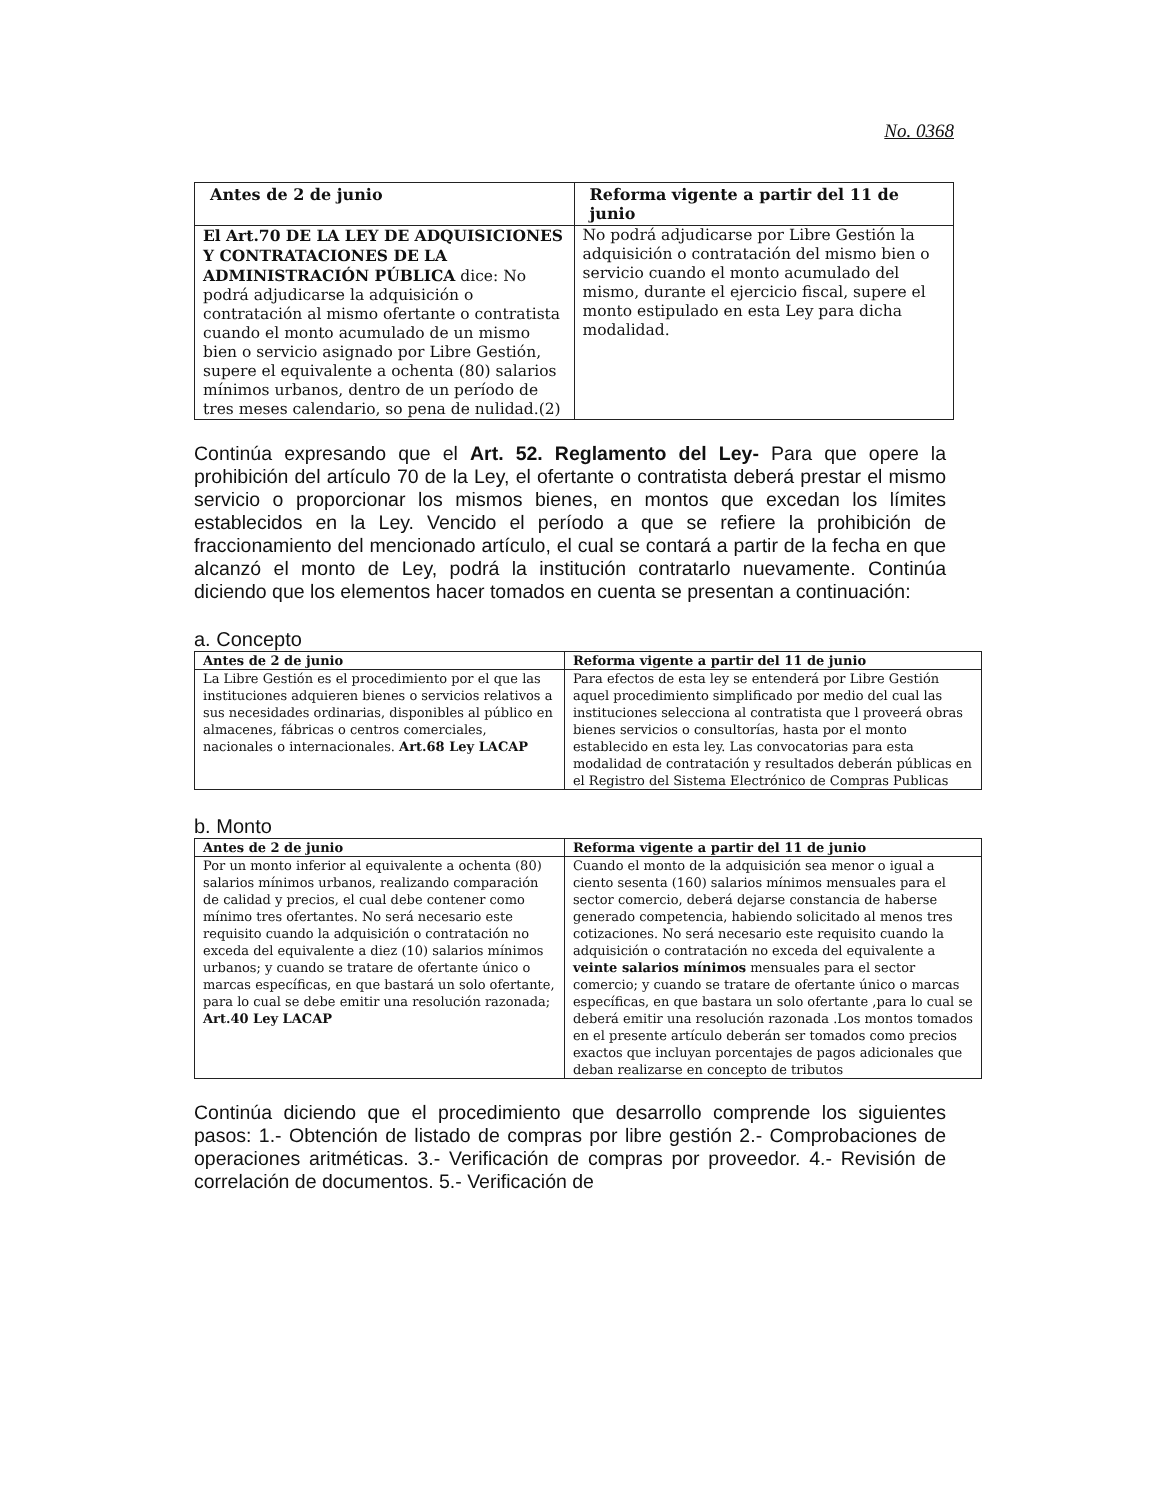No. 0368
| Antes de 2 de junio | Reforma vigente a partir del 11 de junio |
| --- | --- |
| El Art.70 DE LA LEY DE ADQUISICIONES Y CONTRATACIONES DE LA ADMINISTRACIÓN PÚBLICA dice: No podrá adjudicarse la adquisición o contratación al mismo ofertante o contratista cuando el monto acumulado de un mismo bien o servicio asignado por Libre Gestión, supere el equivalente a ochenta (80) salarios mínimos urbanos, dentro de un período de tres meses calendario, so pena de nulidad.(2) | No podrá adjudicarse por Libre Gestión la adquisición o contratación del mismo bien o servicio cuando el monto acumulado del mismo, durante el ejercicio fiscal, supere el monto estipulado en esta Ley para dicha modalidad. |
Continúa expresando que el Art. 52. Reglamento del Ley- Para que opere la prohibición del artículo 70 de la Ley, el ofertante o contratista deberá prestar el mismo servicio o proporcionar los mismos bienes, en montos que excedan los límites establecidos en la Ley. Vencido el período a que se refiere la prohibición de fraccionamiento del mencionado artículo, el cual se contará a partir de la fecha en que alcanzó el monto de Ley, podrá la institución contratarlo nuevamente. Continúa diciendo que los elementos hacer tomados en cuenta se presentan a continuación:
a. Concepto
| Antes de 2 de junio | Reforma vigente a partir del 11 de junio |
| --- | --- |
| La Libre Gestión es el procedimiento por el que las instituciones adquieren bienes o servicios relativos a sus necesidades ordinarias, disponibles al público en almacenes, fábricas o centros comerciales, nacionales o internacionales. Art.68 Ley LACAP | Para efectos de esta ley se entenderá por Libre Gestión aquel procedimiento simplificado por medio del cual las instituciones selecciona al contratista que l proveerá obras bienes servicios o consultorías, hasta por el monto establecido en esta ley. Las convocatorias para esta modalidad de contratación y resultados deberán públicas en el Registro del Sistema Electrónico de Compras Publicas |
b. Monto
| Antes de 2 de junio | Reforma vigente a partir del 11 de junio |
| --- | --- |
| Por un monto inferior al equivalente a ochenta (80) salarios mínimos urbanos, realizando comparación de calidad y precios, el cual debe contener como mínimo tres ofertantes. No será necesario este requisito cuando la adquisición o contratación no exceda del equivalente a diez (10) salarios mínimos urbanos; y cuando se tratare de ofertante único o marcas específicas, en que bastará un solo ofertante, para lo cual se debe emitir una resolución razonada; Art.40 Ley LACAP | Cuando el monto de la adquisición sea menor o igual a ciento sesenta (160) salarios mínimos mensuales para el sector comercio, deberá dejarse constancia de haberse generado competencia, habiendo solicitado al menos tres cotizaciones. No será necesario este requisito cuando la adquisición o contratación no exceda del equivalente a veinte salarios mínimos mensuales para el sector comercio; y cuando se tratare de ofertante único o marcas específicas, en que bastara un solo ofertante ,para lo cual se deberá emitir una resolución razonada .Los montos tomados en el presente artículo deberán ser tomados como precios exactos que incluyan porcentajes de pagos adicionales que deban realizarse en concepto de tributos |
Continúa diciendo que el procedimiento que desarrollo comprende los siguientes pasos: 1.- Obtención de listado de compras por libre gestión 2.- Comprobaciones de operaciones aritméticas. 3.- Verificación de compras por proveedor. 4.- Revisión de correlación de documentos. 5.- Verificación de